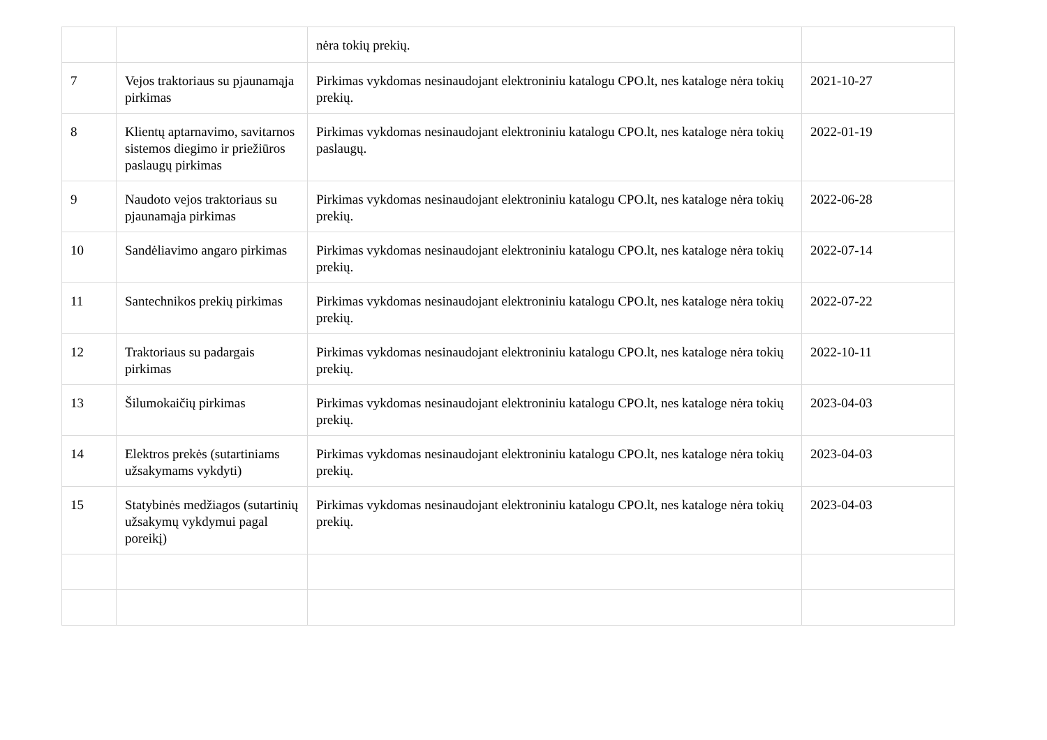| | | nėra tokių prekių. | |
| 7 | Vejos traktoriaus su pjaunamąja pirkimas | Pirkimas vykdomas nesinaudojant elektroniniu katalogu CPO.lt, nes kataloge nėra tokių prekių. | 2021-10-27 |
| 8 | Klientų aptarnavimo, savitarnos sistemos diegimo ir priežiūros paslaugų pirkimas | Pirkimas vykdomas nesinaudojant elektroniniu katalogu CPO.lt, nes kataloge nėra tokių paslaugų. | 2022-01-19 |
| 9 | Naudoto vejos traktoriaus su pjaunamąja pirkimas | Pirkimas vykdomas nesinaudojant elektroniniu katalogu CPO.lt, nes kataloge nėra tokių prekių. | 2022-06-28 |
| 10 | Sandėliavimo angaro pirkimas | Pirkimas vykdomas nesinaudojant elektroniniu katalogu CPO.lt, nes kataloge nėra tokių prekių. | 2022-07-14 |
| 11 | Santechnikos prekių pirkimas | Pirkimas vykdomas nesinaudojant elektroniniu katalogu CPO.lt, nes kataloge nėra tokių prekių. | 2022-07-22 |
| 12 | Traktoriaus su padargais pirkimas | Pirkimas vykdomas nesinaudojant elektroniniu katalogu CPO.lt, nes kataloge nėra tokių prekių. | 2022-10-11 |
| 13 | Šilumokaičių pirkimas | Pirkimas vykdomas nesinaudojant elektroniniu katalogu CPO.lt, nes kataloge nėra tokių prekių. | 2023-04-03 |
| 14 | Elektros prekės (sutartiniams užsakymams vykdyti) | Pirkimas vykdomas nesinaudojant elektroniniu katalogu CPO.lt, nes kataloge nėra tokių prekių. | 2023-04-03 |
| 15 | Statybinės medžiagos (sutartinių užsakymų vykdymui pagal poreikį) | Pirkimas vykdomas nesinaudojant elektroniniu katalogu CPO.lt, nes kataloge nėra tokių prekių. | 2023-04-03 |